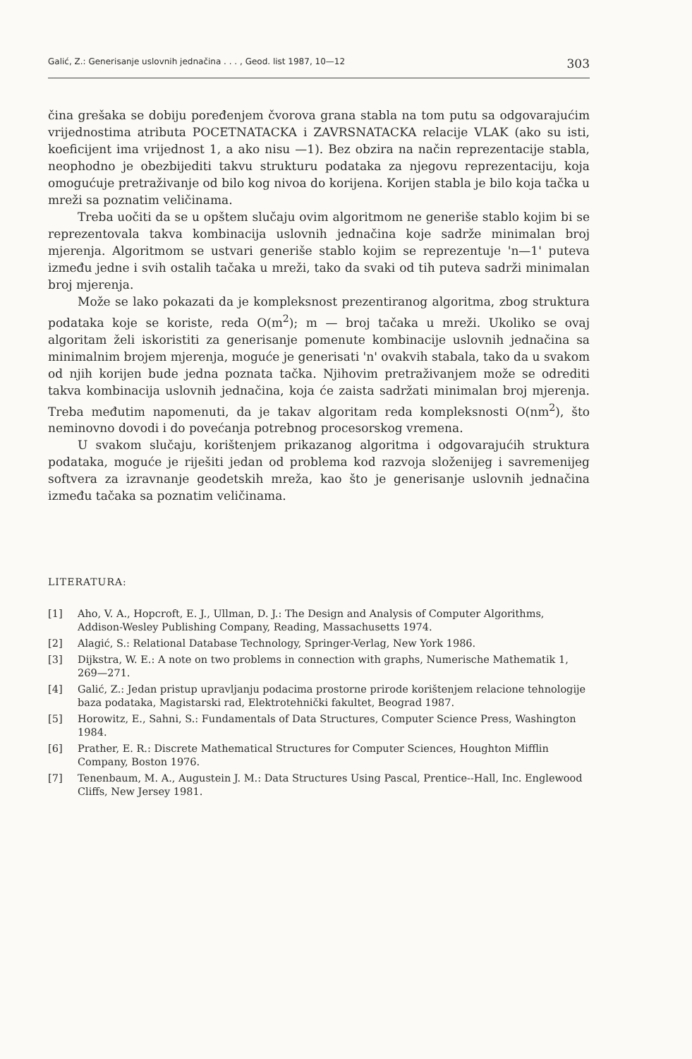Galić, Z.: Generisanje uslovnih jednačina . . . , Geod. list 1987, 10—12 303
čina grešaka se dobiju poređenjem čvorova grana stabla na tom putu sa odgovarajućim vrijednostima atributa POCETNATACKA i ZAVRSNATACKA relacije VLAK (ako su isti, koeficijent ima vrijednost 1, a ako nisu —1). Bez obzira na način reprezentacije stabla, neophodno je obezbijediti takvu strukturu podataka za njegovu reprezentaciju, koja omogućuje pretraživanje od bilo kog nivoa do korijena. Korijen stabla je bilo koja tačka u mreži sa poznatim veličinama.
Treba uočiti da se u opštem slučaju ovim algoritmom ne generiše stablo kojim bi se reprezentovala takva kombinacija uslovnih jednačina koje sadrže minimalan broj mjerenja. Algoritmom se ustvari generiše stablo kojim se reprezentuje 'n—1' puteva između jedne i svih ostalih tačaka u mreži, tako da svaki od tih puteva sadrži minimalan broj mjerenja.
Može se lako pokazati da je kompleksnost prezentiranog algoritma, zbog struktura podataka koje se koriste, reda O(m<sup>2</sup>); m — broj tačaka u mreži. Ukoliko se ovaj algoritam želi iskoristiti za generisanje pomenute kombinacije uslovnih jednačina sa minimalnim brojem mjerenja, moguće je generisati 'n' ovakvih stabala, tako da u svakom od njih korijen bude jedna poznata tačka. Njihovim pretraživanjem može se odrediti takva kombinacija uslovnih jednačina, koja će zaista sadržati minimalan broj mjerenja. Treba međutim napomenuti, da je takav algoritam reda kompleksnosti O(nm<sup>2</sup>), što neminovno dovodi i do povećanja potrebnog procesorskog vremena.
U svakom slučaju, korištenjem prikazanog algoritma i odgovarajućih struktura podataka, moguće je riješiti jedan od problema kod razvoja složenijeg i savremenijeg softvera za izravnanje geodetskih mreža, kao što je generisanje uslovnih jednačina između tačaka sa poznatim veličinama.
LITERATURA:
[1] Aho, V. A., Hopcroft, E. J., Ullman, D. J.: The Design and Analysis of Computer Algorithms, Addison-Wesley Publishing Company, Reading, Massachusetts 1974.
[2] Alagić, S.: Relational Database Technology, Springer-Verlag, New York 1986.
[3] Dijkstra, W. E.: A note on two problems in connection with graphs, Numerische Mathematik 1, 269—271.
[4] Galić, Z.: Jedan pristup upravljanju podacima prostorne prirode korištenjem relacione tehnologije baza podataka, Magistarski rad, Elektrotehnički fakultet, Beograd 1987.
[5] Horowitz, E., Sahni, S.: Fundamentals of Data Structures, Computer Science Press, Washington 1984.
[6] Prather, E. R.: Discrete Mathematical Structures for Computer Sciences, Houghton Mifflin Company, Boston 1976.
[7] Tenenbaum, M. A., Augustein J. M.: Data Structures Using Pascal, Prentice--Hall, Inc. Englewood Cliffs, New Jersey 1981.